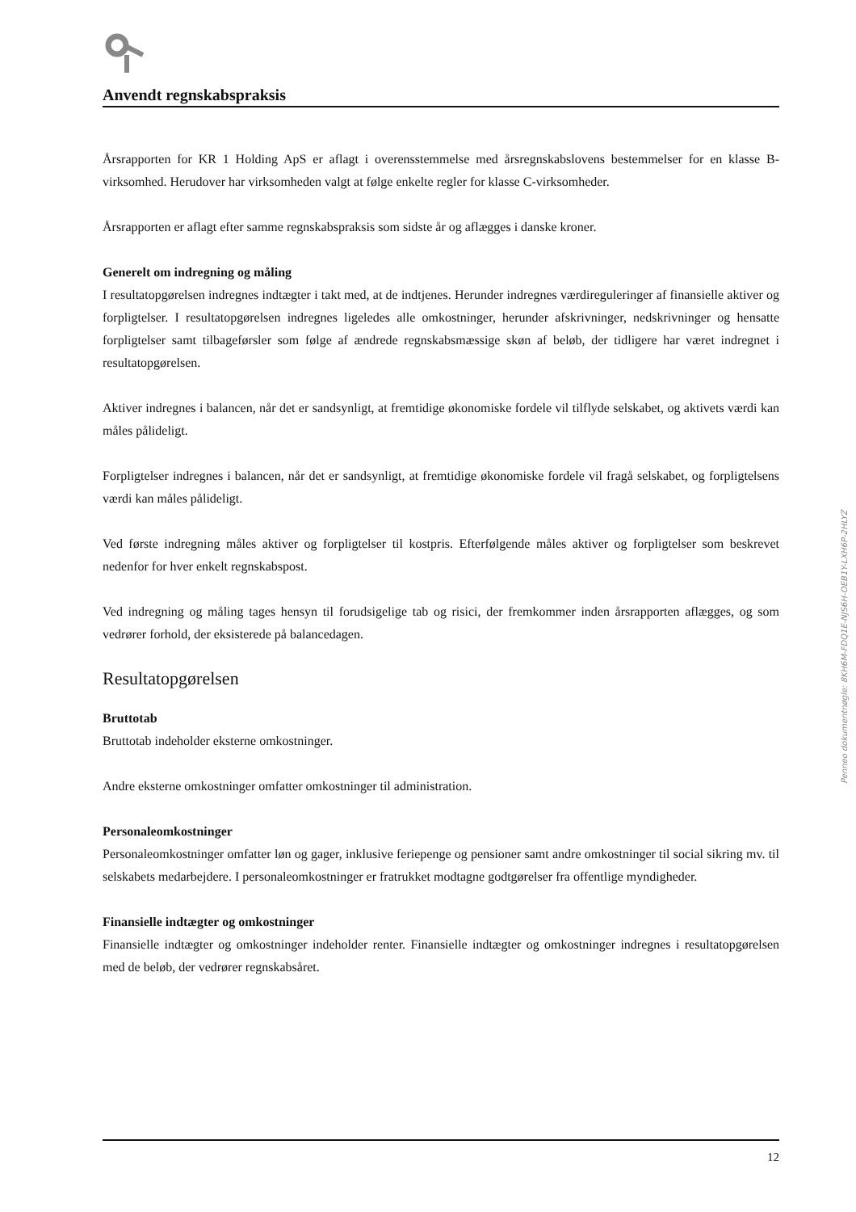Anvendt regnskabspraksis
Årsrapporten for KR 1 Holding ApS er aflagt i overensstemmelse med årsregnskabslovens bestemmelser for en klasse B-virksomhed. Herudover har virksomheden valgt at følge enkelte regler for klasse C-virksomheder.
Årsrapporten er aflagt efter samme regnskabspraksis som sidste år og aflægges i danske kroner.
Generelt om indregning og måling
I resultatopgørelsen indregnes indtægter i takt med, at de indtjenes. Herunder indregnes værdireguleringer af finansielle aktiver og forpligtelser. I resultatopgørelsen indregnes ligeledes alle omkostninger, herunder afskrivninger, nedskrivninger og hensatte forpligtelser samt tilbageførsler som følge af ændrede regnskabsmæssige skøn af beløb, der tidligere har været indregnet i resultatopgørelsen.
Aktiver indregnes i balancen, når det er sandsynligt, at fremtidige økonomiske fordele vil tilflyde selskabet, og aktivets værdi kan måles pålideligt.
Forpligtelser indregnes i balancen, når det er sandsynligt, at fremtidige økonomiske fordele vil fragå selskabet, og forpligtelsens værdi kan måles pålideligt.
Ved første indregning måles aktiver og forpligtelser til kostpris. Efterfølgende måles aktiver og forpligtelser som beskrevet nedenfor for hver enkelt regnskabspost.
Ved indregning og måling tages hensyn til forudsigelige tab og risici, der fremkommer inden årsrapporten aflægges, og som vedrører forhold, der eksisterede på balancedagen.
Resultatopgørelsen
Bruttotab
Bruttotab indeholder eksterne omkostninger.
Andre eksterne omkostninger omfatter omkostninger til administration.
Personaleomkostninger
Personaleomkostninger omfatter løn og gager, inklusive feriepenge og pensioner samt andre omkostninger til social sikring mv. til selskabets medarbejdere. I personaleomkostninger er fratrukket modtagne godtgørelser fra offentlige myndigheder.
Finansielle indtægter og omkostninger
Finansielle indtægter og omkostninger indeholder renter. Finansielle indtægter og omkostninger indregnes i resultatopgørelsen med de beløb, der vedrører regnskabsåret.
Penneo dokumentnøgle: 8KH6M-FDQ1E-NJS6H-OEB1Y-LXH6P-2HLYZ
12